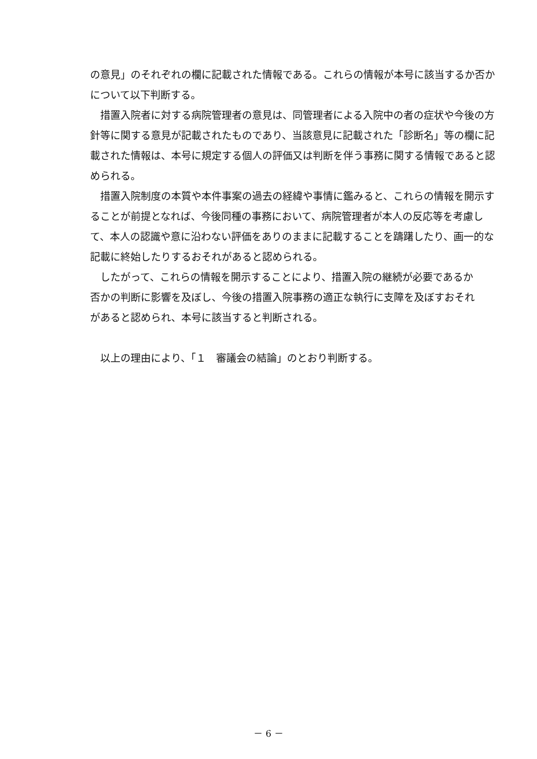の意見」のそれぞれの欄に記載された情報である。これらの情報が本号に該当するか否かについて以下判断する。
措置入院者に対する病院管理者の意見は、同管理者による入院中の者の症状や今後の方針等に関する意見が記載されたものであり、当該意見に記載された「診断名」等の欄に記載された情報は、本号に規定する個人の評価又は判断を伴う事務に関する情報であると認められる。
措置入院制度の本質や本件事案の過去の経緯や事情に鑑みると、これらの情報を開示することが前提となれば、今後同種の事務において、病院管理者が本人の反応等を考慮して、本人の認識や意に沿わない評価をありのままに記載することを躊躇したり、画一的な記載に終始したりするおそれがあると認められる。
したがって、これらの情報を開示することにより、措置入院の継続が必要であるか
否かの判断に影響を及ぼし、今後の措置入院事務の適正な執行に支障を及ぼすおそれ
があると認められ、本号に該当すると判断される。
以上の理由により、「１　審議会の結論」のとおり判断する。
－ 6 －